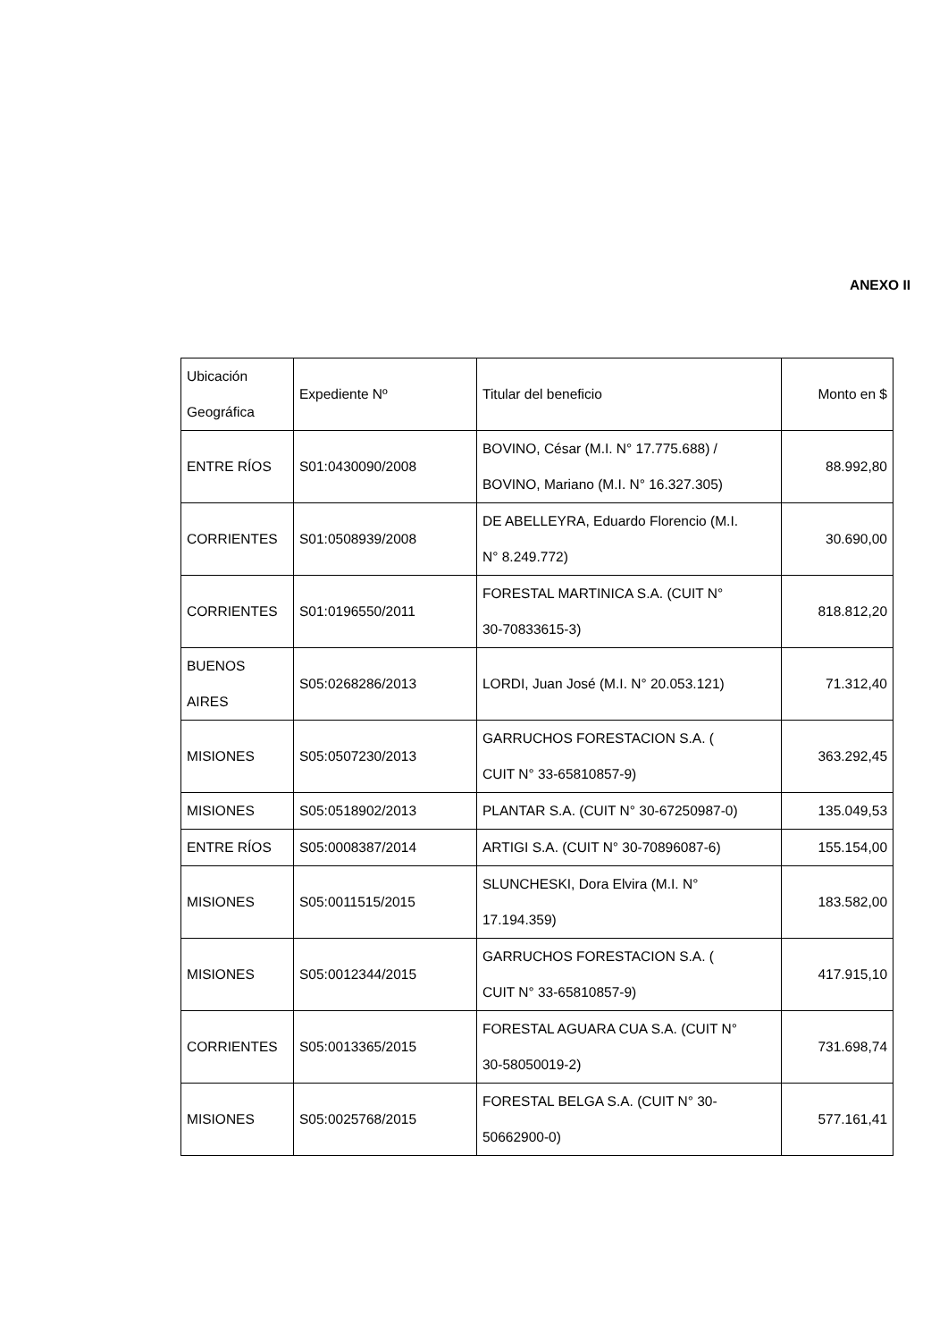ANEXO II
| Ubicación Geográfica | Expediente Nº | Titular del beneficio | Monto en $ |
| --- | --- | --- | --- |
| ENTRE RÍOS | S01:0430090/2008 | BOVINO, César (M.I. N° 17.775.688) / BOVINO, Mariano (M.I. N° 16.327.305) | 88.992,80 |
| CORRIENTES | S01:0508939/2008 | DE ABELLEYRA, Eduardo Florencio (M.I. N° 8.249.772) | 30.690,00 |
| CORRIENTES | S01:0196550/2011 | FORESTAL MARTINICA S.A. (CUIT N° 30-70833615-3) | 818.812,20 |
| BUENOS AIRES | S05:0268286/2013 | LORDI, Juan José (M.I. N° 20.053.121) | 71.312,40 |
| MISIONES | S05:0507230/2013 | GARRUCHOS FORESTACION S.A. ( CUIT N° 33-65810857-9) | 363.292,45 |
| MISIONES | S05:0518902/2013 | PLANTAR S.A. (CUIT N° 30-67250987-0) | 135.049,53 |
| ENTRE RÍOS | S05:0008387/2014 | ARTIGI S.A. (CUIT N° 30-70896087-6) | 155.154,00 |
| MISIONES | S05:0011515/2015 | SLUNCHESKI, Dora Elvira (M.I. N° 17.194.359) | 183.582,00 |
| MISIONES | S05:0012344/2015 | GARRUCHOS FORESTACION S.A. ( CUIT N° 33-65810857-9) | 417.915,10 |
| CORRIENTES | S05:0013365/2015 | FORESTAL AGUARA CUA S.A. (CUIT N° 30-58050019-2) | 731.698,74 |
| MISIONES | S05:0025768/2015 | FORESTAL BELGA S.A. (CUIT N° 30- 50662900-0) | 577.161,41 |